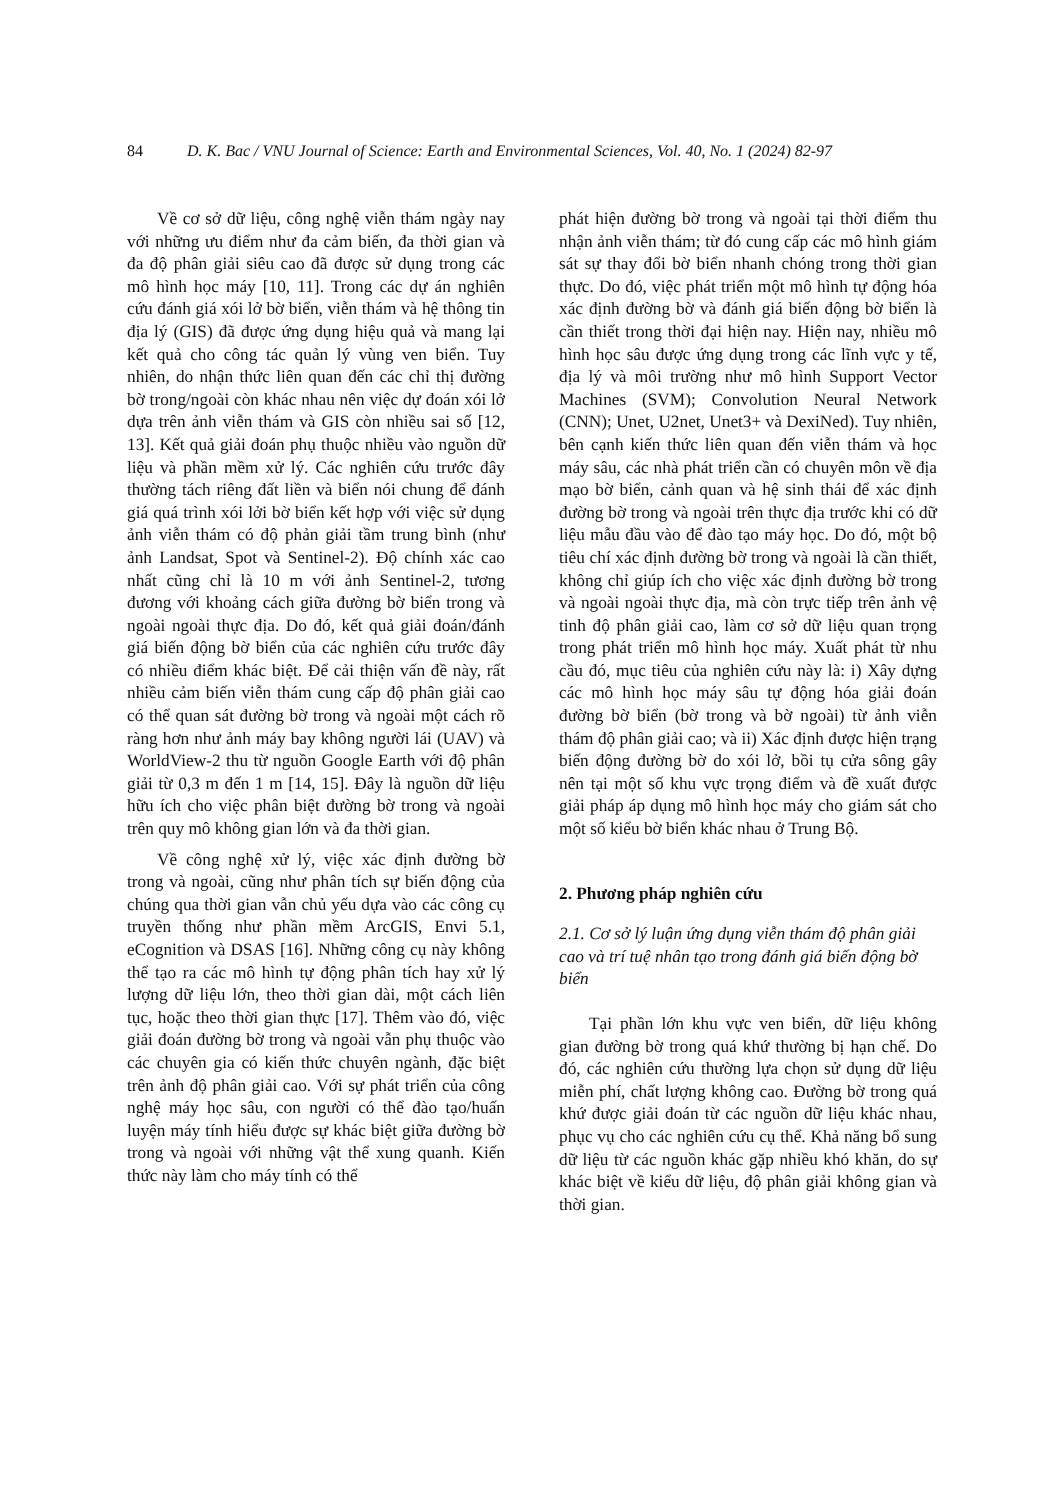84 D. K. Bac / VNU Journal of Science: Earth and Environmental Sciences, Vol. 40, No. 1 (2024) 82-97
Về cơ sở dữ liệu, công nghệ viễn thám ngày nay với những ưu điểm như đa cảm biến, đa thời gian và đa độ phân giải siêu cao đã được sử dụng trong các mô hình học máy [10, 11]. Trong các dự án nghiên cứu đánh giá xói lở bờ biển, viễn thám và hệ thông tin địa lý (GIS) đã được ứng dụng hiệu quả và mang lại kết quả cho công tác quản lý vùng ven biển. Tuy nhiên, do nhận thức liên quan đến các chỉ thị đường bờ trong/ngoài còn khác nhau nên việc dự đoán xói lở dựa trên ảnh viễn thám và GIS còn nhiều sai số [12, 13]. Kết quả giải đoán phụ thuộc nhiều vào nguồn dữ liệu và phần mềm xử lý. Các nghiên cứu trước đây thường tách riêng đất liền và biển nói chung để đánh giá quá trình xói lởi bờ biển kết hợp với việc sử dụng ảnh viễn thám có độ phản giải tầm trung bình (như ảnh Landsat, Spot và Sentinel-2). Độ chính xác cao nhất cũng chỉ là 10 m với ảnh Sentinel-2, tương đương với khoảng cách giữa đường bờ biển trong và ngoài ngoài thực địa. Do đó, kết quả giải đoán/đánh giá biến động bờ biển của các nghiên cứu trước đây có nhiều điểm khác biệt. Để cải thiện vấn đề này, rất nhiều cảm biến viễn thám cung cấp độ phân giải cao có thể quan sát đường bờ trong và ngoài một cách rõ ràng hơn như ảnh máy bay không người lái (UAV) và WorldView-2 thu từ nguồn Google Earth với độ phân giải từ 0,3 m đến 1 m [14, 15]. Đây là nguồn dữ liệu hữu ích cho việc phân biệt đường bờ trong và ngoài trên quy mô không gian lớn và đa thời gian.
Về công nghệ xử lý, việc xác định đường bờ trong và ngoài, cũng như phân tích sự biến động của chúng qua thời gian vẫn chủ yếu dựa vào các công cụ truyền thống như phần mềm ArcGIS, Envi 5.1, eCognition và DSAS [16]. Những công cụ này không thể tạo ra các mô hình tự động phân tích hay xử lý lượng dữ liệu lớn, theo thời gian dài, một cách liên tục, hoặc theo thời gian thực [17]. Thêm vào đó, việc giải đoán đường bờ trong và ngoài vẫn phụ thuộc vào các chuyên gia có kiến thức chuyên ngành, đặc biệt trên ảnh độ phân giải cao. Với sự phát triển của công nghệ máy học sâu, con người có thể đào tạo/huấn luyện máy tính hiểu được sự khác biệt giữa đường bờ trong và ngoài với những vật thể xung quanh. Kiến thức này làm cho máy tính có thể
phát hiện đường bờ trong và ngoài tại thời điểm thu nhận ảnh viễn thám; từ đó cung cấp các mô hình giám sát sự thay đổi bờ biển nhanh chóng trong thời gian thực. Do đó, việc phát triển một mô hình tự động hóa xác định đường bờ và đánh giá biến động bờ biển là cần thiết trong thời đại hiện nay. Hiện nay, nhiều mô hình học sâu được ứng dụng trong các lĩnh vực y tế, địa lý và môi trường như mô hình Support Vector Machines (SVM); Convolution Neural Network (CNN); Unet, U2net, Unet3+ và DexiNed). Tuy nhiên, bên cạnh kiến thức liên quan đến viễn thám và học máy sâu, các nhà phát triển cần có chuyên môn về địa mạo bờ biển, cảnh quan và hệ sinh thái để xác định đường bờ trong và ngoài trên thực địa trước khi có dữ liệu mẫu đầu vào để đào tạo máy học. Do đó, một bộ tiêu chí xác định đường bờ trong và ngoài là cần thiết, không chỉ giúp ích cho việc xác định đường bờ trong và ngoài ngoài thực địa, mà còn trực tiếp trên ảnh vệ tinh độ phân giải cao, làm cơ sở dữ liệu quan trọng trong phát triển mô hình học máy. Xuất phát từ nhu cầu đó, mục tiêu của nghiên cứu này là: i) Xây dựng các mô hình học máy sâu tự động hóa giải đoán đường bờ biển (bờ trong và bờ ngoài) từ ảnh viễn thám độ phân giải cao; và ii) Xác định được hiện trạng biến động đường bờ do xói lở, bồi tụ cửa sông gây nên tại một số khu vực trọng điểm và đề xuất được giải pháp áp dụng mô hình học máy cho giám sát cho một số kiểu bờ biển khác nhau ở Trung Bộ.
2. Phương pháp nghiên cứu
2.1. Cơ sở lý luận ứng dụng viễn thám độ phân giải cao và trí tuệ nhân tạo trong đánh giá biến động bờ biển
Tại phần lớn khu vực ven biển, dữ liệu không gian đường bờ trong quá khứ thường bị hạn chế. Do đó, các nghiên cứu thường lựa chọn sử dụng dữ liệu miễn phí, chất lượng không cao. Đường bờ trong quá khứ được giải đoán từ các nguồn dữ liệu khác nhau, phục vụ cho các nghiên cứu cụ thể. Khả năng bổ sung dữ liệu từ các nguồn khác gặp nhiều khó khăn, do sự khác biệt về kiểu dữ liệu, độ phân giải không gian và thời gian.